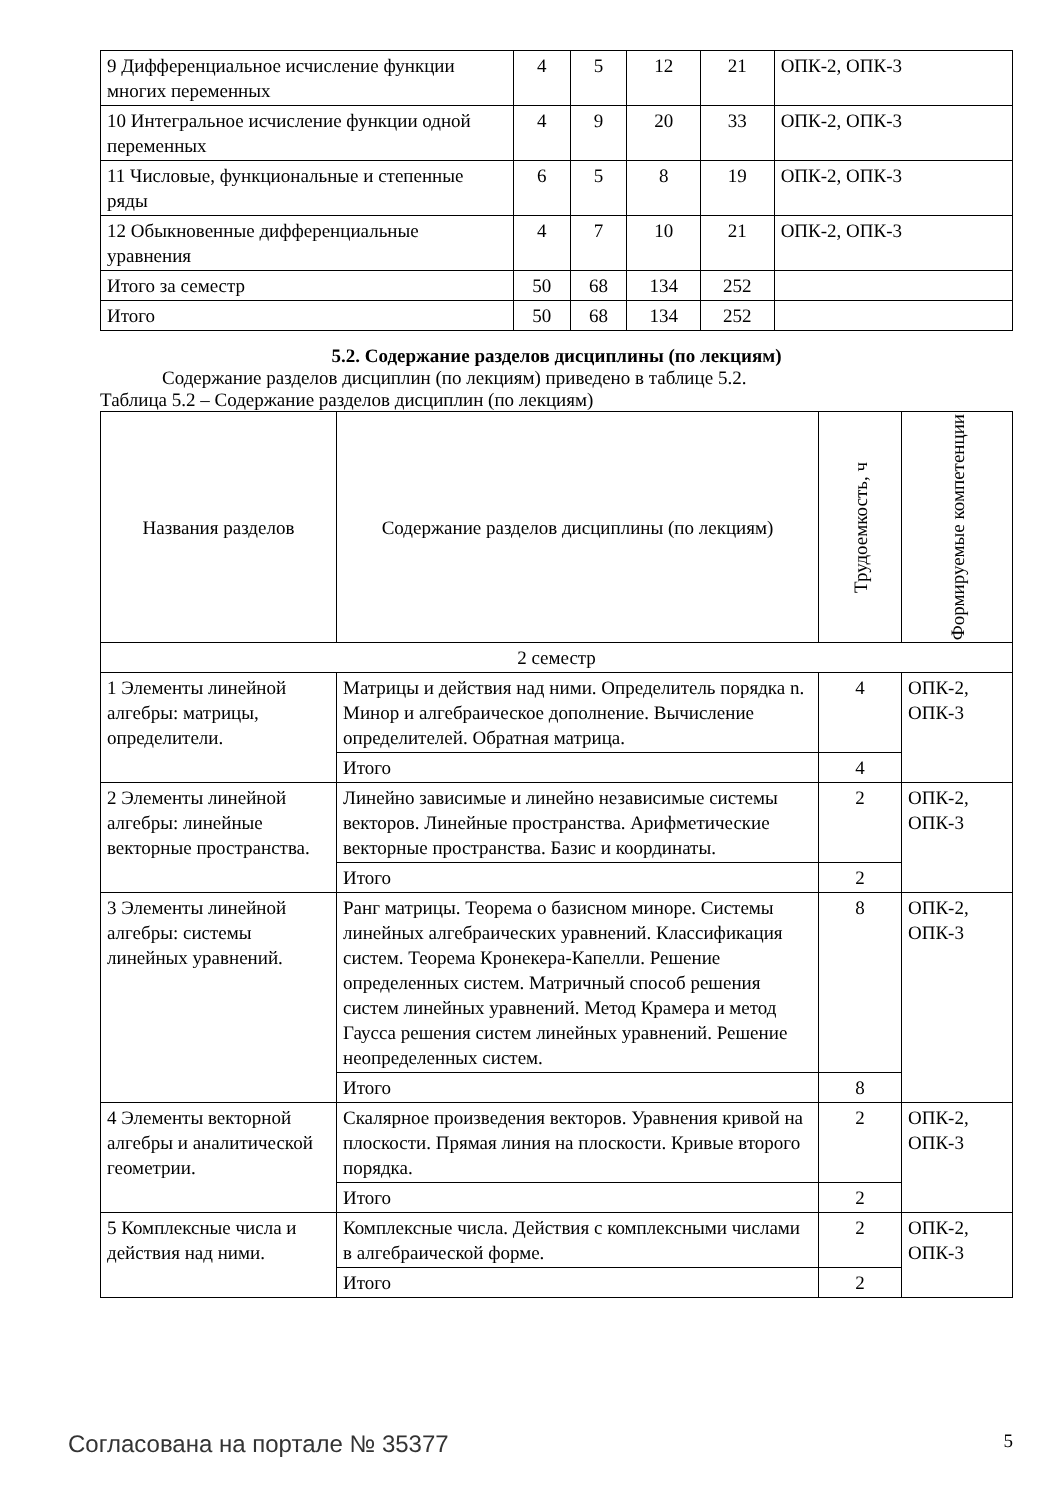| 9 Дифференциальное исчисление функции многих переменных | 4 | 5 | 12 | 21 | ОПК-2, ОПК-3 |
| 10 Интегральное исчисление функции одной переменных | 4 | 9 | 20 | 33 | ОПК-2, ОПК-3 |
| 11 Числовые, функциональные и степенные ряды | 6 | 5 | 8 | 19 | ОПК-2, ОПК-3 |
| 12 Обыкновенные дифференциальные уравнения | 4 | 7 | 10 | 21 | ОПК-2, ОПК-3 |
| Итого за семестр | 50 | 68 | 134 | 252 | |
| Итого | 50 | 68 | 134 | 252 | |
5.2. Содержание разделов дисциплины (по лекциям)
Содержание разделов дисциплин (по лекциям) приведено в таблице 5.2.
Таблица 5.2 – Содержание разделов дисциплин (по лекциям)
| Названия разделов | Содержание разделов дисциплины (по лекциям) | Трудоемкость, ч | Формируемые компетенции |
| --- | --- | --- | --- |
| 2 семестр | | | |
| 1 Элементы линейной алгебры: матрицы, определители. | Матрицы и действия над ними. Определитель порядка n. Минор и алгебраическое дополнение. Вычисление определителей. Обратная матрица. | 4 | ОПК-2, ОПК-3 |
| | Итого | 4 | |
| 2 Элементы линейной алгебры: линейные векторные пространства. | Линейно зависимые и линейно независимые системы векторов. Линейные пространства. Арифметические векторные пространства. Базис и координаты. | 2 | ОПК-2, ОПК-3 |
| | Итого | 2 | |
| 3 Элементы линейной алгебры: системы линейных уравнений. | Ранг матрицы. Теорема о базисном миноре. Системы линейных алгебраических уравнений. Классификация систем. Теорема Кронекера-Капелли. Решение определенных систем. Матричный способ решения систем линейных уравнений. Метод Крамера и метод Гаусса решения систем линейных уравнений. Решение неопределенных систем. | 8 | ОПК-2, ОПК-3 |
| | Итого | 8 | |
| 4 Элементы векторной алгебры и аналитической геометрии. | Скалярное произведения векторов. Уравнения кривой на плоскости. Прямая линия на плоскости. Кривые второго порядка. | 2 | ОПК-2, ОПК-3 |
| | Итого | 2 | |
| 5 Комплексные числа и действия над ними. | Комплексные числа. Действия с комплексными числами в алгебраической форме. | 2 | ОПК-2, ОПК-3 |
| | Итого | 2 | |
Согласована на портале № 35377 5